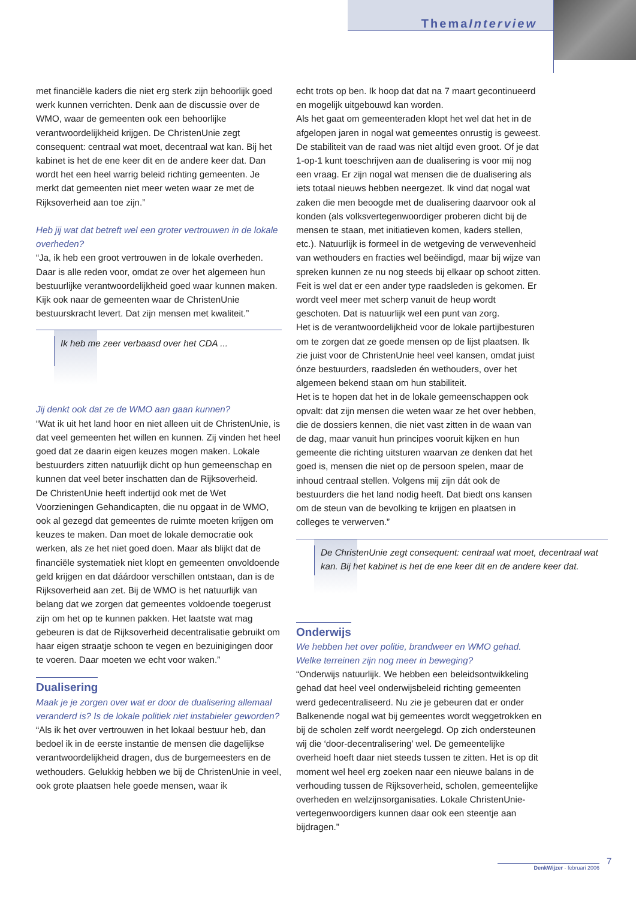ThemaInterview
met financiële kaders die niet erg sterk zijn behoorlijk goed werk kunnen verrichten. Denk aan de discussie over de WMO, waar de gemeenten ook een behoorlijke verantwoordelijkheid krijgen. De ChristenUnie zegt consequent: centraal wat moet, decentraal wat kan. Bij het kabinet is het de ene keer dit en de andere keer dat. Dan wordt het een heel warrig beleid richting gemeenten. Je merkt dat gemeenten niet meer weten waar ze met de Rijksoverheid aan toe zijn.”
Heb jij wat dat betreft wel een groter vertrouwen in de lokale overheden?
“Ja, ik heb een groot vertrouwen in de lokale overheden. Daar is alle reden voor, omdat ze over het algemeen hun bestuurlijke verantwoordelijkheid goed waar kunnen maken. Kijk ook naar de gemeenten waar de ChristenUnie bestuurskracht levert. Dat zijn mensen met kwaliteit.”
Ik heb me zeer verbaasd over het CDA ...
Jij denkt ook dat ze de WMO aan gaan kunnen?
“Wat ik uit het land hoor en niet alleen uit de ChristenUnie, is dat veel gemeenten het willen en kunnen. Zij vinden het heel goed dat ze daarin eigen keuzes mogen maken. Lokale bestuurders zitten natuurlijk dicht op hun gemeenschap en kunnen dat veel beter inschatten dan de Rijksoverheid.
De ChristenUnie heeft indertijd ook met de Wet Voorzieningen Gehandicapten, die nu opgaat in de WMO, ook al gezegd dat gemeentes de ruimte moeten krijgen om keuzes te maken. Dan moet de lokale democratie ook werken, als ze het niet goed doen. Maar als blijkt dat de financiële systematiek niet klopt en gemeenten onvoldoende geld krijgen en dat dáárdoor verschillen ontstaan, dan is de Rijksoverheid aan zet. Bij de WMO is het natuurlijk van belang dat we zorgen dat gemeentes voldoende toegerust zijn om het op te kunnen pakken. Het laatste wat mag gebeuren is dat de Rijksoverheid decentralisatie gebruikt om haar eigen straatje schoon te vegen en bezuinigingen door te voeren. Daar moeten we echt voor waken.”
Dualisering
Maak je je zorgen over wat er door de dualisering allemaal veranderd is? Is de lokale politiek niet instabieler geworden?
“Als ik het over vertrouwen in het lokaal bestuur heb, dan bedoel ik in de eerste instantie de mensen die dagelijkse verantwoordelijkheid dragen, dus de burgemeesters en de wethouders. Gelukkig hebben we bij de ChristenUnie in veel, ook grote plaatsen hele goede mensen, waar ik
echt trots op ben. Ik hoop dat dat na 7 maart gecontinueerd en mogelijk uitgebouwd kan worden.
Als het gaat om gemeenteraden klopt het wel dat het in de afgelopen jaren in nogal wat gemeentes onrustig is geweest. De stabiliteit van de raad was niet altijd even groot. Of je dat 1-op-1 kunt toeschrijven aan de dualisering is voor mij nog een vraag. Er zijn nogal wat mensen die de dualisering als iets totaal nieuws hebben neergezet. Ik vind dat nogal wat zaken die men beoogde met de dualisering daarvoor ook al konden (als volksvertegenwoordiger proberen dicht bij de mensen te staan, met initiatieven komen, kaders stellen, etc.). Natuurlijk is formeel in de wetgeving de verwevenheid van wethouders en fracties wel beëindigd, maar bij wijze van spreken kunnen ze nu nog steeds bij elkaar op schoot zitten.
Feit is wel dat er een ander type raadsleden is gekomen. Er wordt veel meer met scherp vanuit de heup wordt geschoten. Dat is natuurlijk wel een punt van zorg.
Het is de verantwoordelijkheid voor de lokale partijbesturen om te zorgen dat ze goede mensen op de lijst plaatsen. Ik zie juist voor de ChristenUnie heel veel kansen, omdat juist ónze bestuurders, raadsleden én wethouders, over het algemeen bekend staan om hun stabiliteit.
Het is te hopen dat het in de lokale gemeenschappen ook opvalt: dat zijn mensen die weten waar ze het over hebben, die de dossiers kennen, die niet vast zitten in de waan van de dag, maar vanuit hun principes vooruit kijken en hun gemeente die richting uitsturen waarvan ze denken dat het goed is, mensen die niet op de persoon spelen, maar de inhoud centraal stellen. Volgens mij zijn dát ook de bestuurders die het land nodig heeft. Dat biedt ons kansen om de steun van de bevolking te krijgen en plaatsen in colleges te verwerven.”
De ChristenUnie zegt consequent: centraal wat moet, decentraal wat kan. Bij het kabinet is het de ene keer dit en de andere keer dat.
Onderwijs
We hebben het over politie, brandweer en WMO gehad. Welke terreinen zijn nog meer in beweging?
“Onderwijs natuurlijk. We hebben een beleidsontwikkeling gehad dat heel veel onderwijsbeleid richting gemeenten werd gedecentraliseerd. Nu zie je gebeuren dat er onder Balkenende nogal wat bij gemeentes wordt weggetrokken en bij de scholen zelf wordt neergelegd. Op zich ondersteunen wij die ‘door-decentralisering’ wel. De gemeentelijke overheid hoeft daar niet steeds tussen te zitten. Het is op dit moment wel heel erg zoeken naar een nieuwe balans in de verhouding tussen de Rijksoverheid, scholen, gemeentelijke overheden en welzijnsorganisaties. Lokale ChristenUnie-vertegenwoordigers kunnen daar ook een steentje aan bijdragen.”
7
DenkWijzer - februari 2006